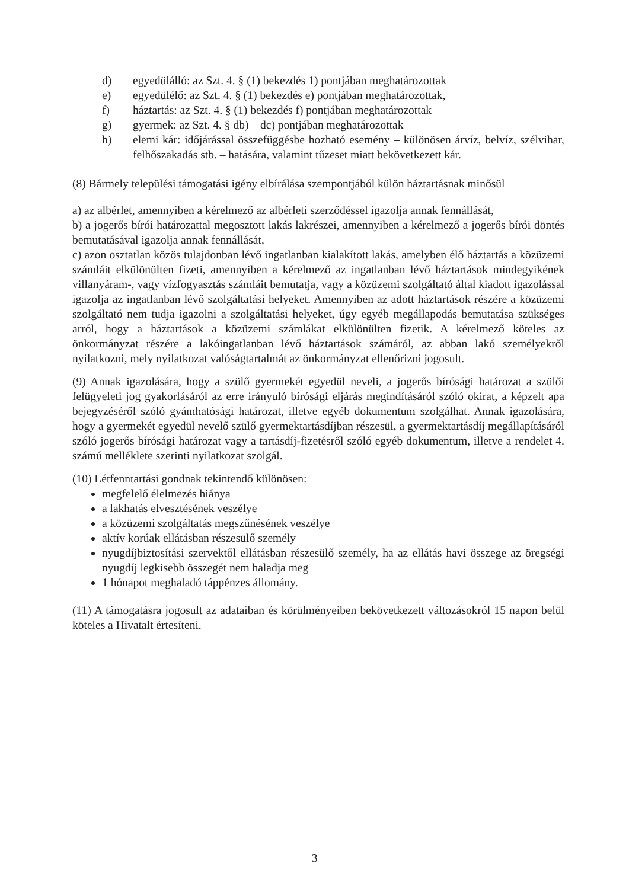d) egyedülálló: az Szt. 4. § (1) bekezdés 1) pontjában meghatározottak
e) egyedülélő: az Szt. 4. § (1) bekezdés e) pontjában meghatározottak,
f) háztartás: az Szt. 4. § (1) bekezdés f) pontjában meghatározottak
g) gyermek: az Szt. 4. § db) – dc) pontjában meghatározottak
h) elemi kár: időjárással összefüggésbe hozható esemény – különösen árvíz, belvíz, szélvihar, felhőszakadás stb. – hatására, valamint tűzeset miatt bekövetkezett kár.
(8) Bármely települési támogatási igény elbírálása szempontjából külön háztartásnak minősül
a) az albérlet, amennyiben a kérelmező az albérleti szerződéssel igazolja annak fennállását,
b) a jogerős bírói határozattal megosztott lakás lakrészei, amennyiben a kérelmező a jogerős bírói döntés bemutatásával igazolja annak fennállását,
c) azon osztatlan közös tulajdonban lévő ingatlanban kialakított lakás, amelyben élő háztartás a közüzemi számláit elkülönülten fizeti, amennyiben a kérelmező az ingatlanban lévő háztartások mindegyikének villanyáram-, vagy vízfogyasztás számláit bemutatja, vagy a közüzemi szolgáltató által kiadott igazolással igazolja az ingatlanban lévő szolgáltatási helyeket. Amennyiben az adott háztartások részére a közüzemi szolgáltató nem tudja igazolni a szolgáltatási helyeket, úgy egyéb megállapodás bemutatása szükséges arról, hogy a háztartások a közüzemi számlákat elkülönülten fizetik. A kérelmező köteles az önkormányzat részére a lakóingatlanban lévő háztartások számáról, az abban lakó személyekről nyilatkozni, mely nyilatkozat valóságtartalmát az önkormányzat ellenőrizni jogosult.
(9) Annak igazolására, hogy a szülő gyermekét egyedül neveli, a jogerős bírósági határozat a szülői felügyeleti jog gyakorlásáról az erre irányuló bírósági eljárás megindításáról szóló okirat, a képzelt apa bejegyzéséről szóló gyámhatósági határozat, illetve egyéb dokumentum szolgálhat. Annak igazolására, hogy a gyermekét egyedül nevelő szülő gyermektartásdíjban részesül, a gyermektartásdíj megállapításáról szóló jogerős bírósági határozat vagy a tartásdíj-fizetésről szóló egyéb dokumentum, illetve a rendelet 4. számú melléklete szerinti nyilatkozat szolgál.
(10) Létfenntartási gondnak tekintendő különösen:
megfelelő élelmezés hiánya
a lakhatás elvesztésének veszélye
a közüzemi szolgáltatás megszűnésének veszélye
aktív korúak ellátásban részesülő személy
nyugdíjbiztosítási szervektől ellátásban részesülő személy, ha az ellátás havi összege az öregségi nyugdíj legkisebb összegét nem haladja meg
1 hónapot meghaladó táppénzes állomány.
(11) A támogatásra jogosult az adataiban és körülményeiben bekövetkezett változásokról 15 napon belül köteles a Hivatalt értesíteni.
3